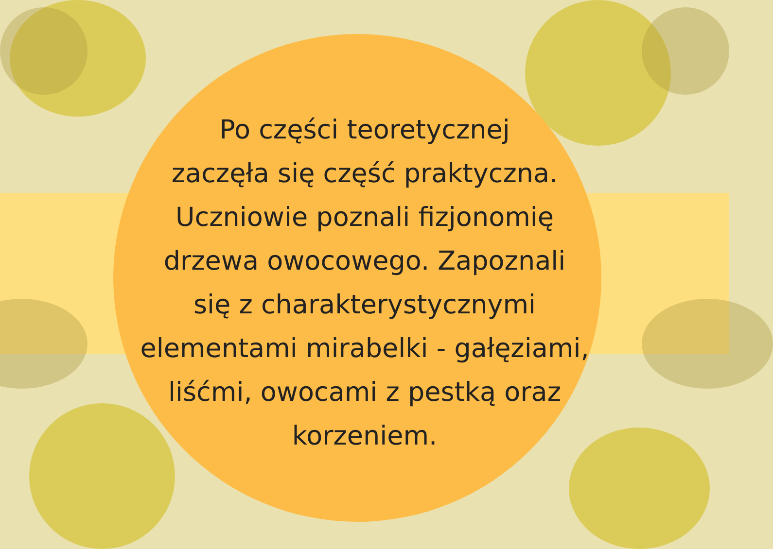Po części teoretycznej
zaczęła się część praktyczna.
Uczniowie poznali fizjonomię
drzewa owocowego. Zapoznali
się z charakterystycznymi
elementami mirabelki - gałęziami,
liśćmi, owocami z pestką oraz
korzeniem.